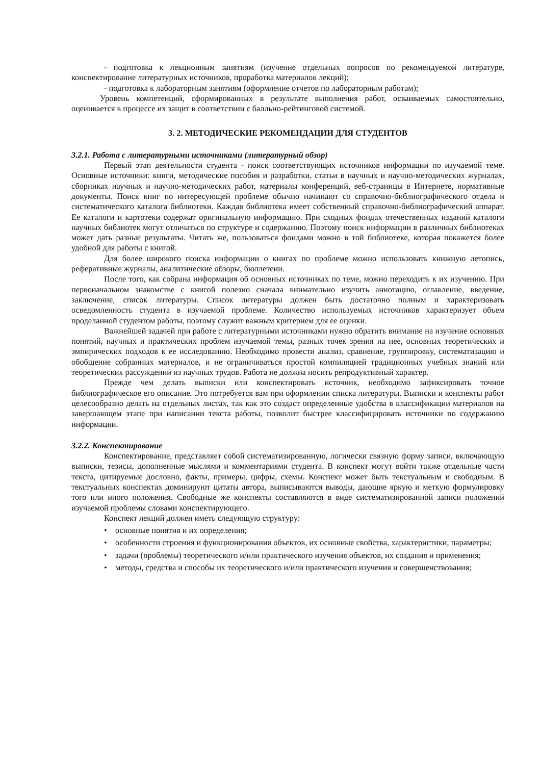- подготовка к лекционным занятиям (изучение отдельных вопросов по рекомендуемой литературе, конспектирование литературных источников, проработка материалов лекций);
- подготовка к лабораторным занятиям (оформление отчетов по лабораторным работам);
Уровень компетенций, сформированных в результате выполнения работ, осваиваемых самостоятельно, оценивается в процессе их защит в соответствии с балльно-рейтинговой системой.
3. 2. МЕТОДИЧЕСКИЕ РЕКОМЕНДАЦИИ ДЛЯ СТУДЕНТОВ
3.2.1. Работа с литературными источниками (литературный обзор)
Первый этап деятельности студента - поиск соответствующих источников информации по изучаемой теме. Основные источники: книги, методические пособия и разработки, статьи в научных и научно-методических журналах, сборниках научных и научно-методических работ, материалы конференций, веб-страницы в Интернете, нормативные документы. Поиск книг по интересующей проблеме обычно начинают со справочно-библиографического отдела и систематического каталога библиотеки. Каждая библиотека имеет собственный справочно-библиографический аппарат. Ее каталоги и картотеки содержат оригинальную информацию. При сходных фондах отечественных изданий каталоги научных библиотек могут отличаться по структуре и содержанию. Поэтому поиск информации в различных библиотеках может дать разные результаты. Читать же, пользоваться фондами можно в той библиотеке, которая покажется более удобной для работы с книгой.
Для более широкого поиска информации о книгах по проблеме можно использовать книжную летопись, реферативные журналы, аналитические обзоры, бюллетени.
После того, как собрана информация об основных источниках по теме, можно переходить к их изучению. При первоначальном знакомстве с книгой полезно сначала внимательно изучить аннотацию, оглавление, введение, заключение, список литературы. Список литературы должен быть достаточно полным и характеризовать осведомленность студента в изучаемой проблеме. Количество используемых источников характеризует объем проделанной студентом работы, поэтому служит важным критерием для ее оценки.
Важнейшей задачей при работе с литературными источниками нужно обратить внимание на изучение основных понятий, научных и практических проблем изучаемой темы, разных точек зрения на нее, основных теоретических и эмпирических подходов к ее исследованию. Необходимо провести анализ, сравнение, группировку, систематизацию и обобщение собранных материалов, и не ограничиваться простой компиляцией традиционных учебных знаний или теоретических рассуждений из научных трудов. Работа не должна носить репродуктивный характер.
Прежде чем делать выписки или конспектировать источник, необходимо зафиксировать точное библиографическое его описание. Это потребуется вам при оформлении списка литературы. Выписки и конспекты работ целесообразно делать на отдельных листах, так как это создаст определенные удобства в классификации материалов на завершающем этапе при написании текста работы, позволит быстрее классифицировать источники по содержанию информации.
3.2.2. Конспектирование
Конспектирование, представляет собой систематизированную, логически связную форму записи, включающую выписки, тезисы, дополненные мыслями и комментариями студента. В конспект могут войти также отдельные части текста, цитируемые дословно, факты, примеры, цифры, схемы. Конспект может быть текстуальным и свободным. В текстуальных конспектах доминируют цитаты автора, выписываются выводы, дающие яркую и меткую формулировку того или иного положения. Свободные же конспекты составляются в виде систематизированной записи положений изучаемой проблемы словами конспектирующего.
Конспект лекций должен иметь следующую структуру:
• основные понятия и их определения;
• особенности строения и функционирования объектов, их основные свойства, характеристики, параметры;
• задачи (проблемы) теоретического и/или практического изучения объектов, их создания и применения;
• методы, средства и способы их теоретического и/или практического изучения и совершенствования;